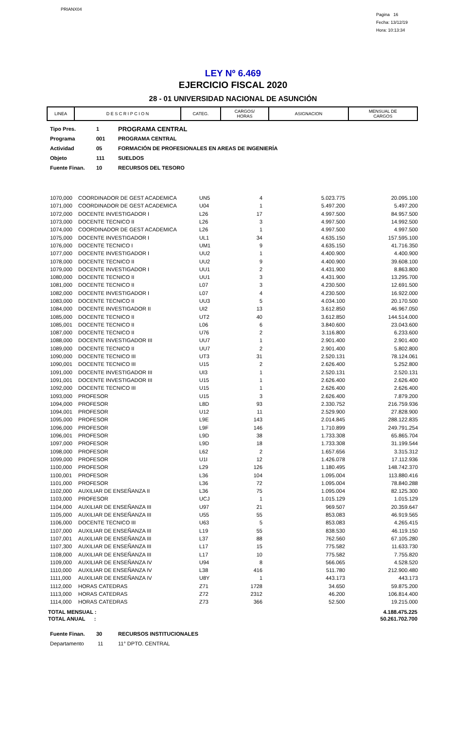PRIANX04
Pagina 16
Fecha: 13/12/19
Hora: 10:13:34
LEY Nº 6.469
EJERCICIO FISCAL 2020
28 - 01 UNIVERSIDAD NACIONAL DE ASUNCIÓN
| LINEA | D E S C R I P C I O N | CATEG. | CARGOS/ HORAS | ASIGNACION | MENSUAL DE CARGOS |
| --- | --- | --- | --- | --- | --- |
| Tipo Pres. | 1 | PROGRAMA CENTRAL |
| Programa | 001 | PROGRAMA CENTRAL |
| Actividad | 05 | FORMACIÓN DE PROFESIONALES EN AREAS DE INGENIERÍA |
| Objeto | 111 | SUELDOS |
| Fuente Finan. | 10 | RECURSOS DEL TESORO |
| 1070,000 | COORDINADOR DE GEST ACADEMICA | UN5 | 4 | 5.023.775 | 20.095.100 |
| 1071,000 | COORDINADOR DE GEST ACADEMICA | U04 | 1 | 5.497.200 | 5.497.200 |
| 1072,000 | DOCENTE INVESTIGADOR I | L26 | 17 | 4.997.500 | 84.957.500 |
| 1073,000 | DOCENTE TECNICO II | L26 | 3 | 4.997.500 | 14.992.500 |
| 1074,000 | COORDINADOR DE GEST ACADEMICA | L26 | 1 | 4.997.500 | 4.997.500 |
| 1075,000 | DOCENTE INVESTIGADOR I | UL1 | 34 | 4.635.150 | 157.595.100 |
| 1076,000 | DOCENTE TECNICO I | UM1 | 9 | 4.635.150 | 41.716.350 |
| 1077,000 | DOCENTE INVESTIGADOR I | UU2 | 1 | 4.400.900 | 4.400.900 |
| 1078,000 | DOCENTE TECNICO II | UU2 | 9 | 4.400.900 | 39.608.100 |
| 1079,000 | DOCENTE INVESTIGADOR I | UU1 | 2 | 4.431.900 | 8.863.800 |
| 1080,000 | DOCENTE TECNICO II | UU1 | 3 | 4.431.900 | 13.295.700 |
| 1081,000 | DOCENTE TECNICO II | L07 | 3 | 4.230.500 | 12.691.500 |
| 1082,000 | DOCENTE INVESTIGADOR I | L07 | 4 | 4.230.500 | 16.922.000 |
| 1083,000 | DOCENTE TECNICO II | UU3 | 5 | 4.034.100 | 20.170.500 |
| 1084,000 | DOCENTE INVESTIGADOR II | UI2 | 13 | 3.612.850 | 46.967.050 |
| 1085,000 | DOCENTE TECNICO II | UT2 | 40 | 3.612.850 | 144.514.000 |
| 1085,001 | DOCENTE TECNICO II | L06 | 6 | 3.840.600 | 23.043.600 |
| 1087,000 | DOCENTE TECNICO II | U76 | 2 | 3.116.800 | 6.233.600 |
| 1088,000 | DOCENTE INVESTIGADOR III | UU7 | 1 | 2.901.400 | 2.901.400 |
| 1089,000 | DOCENTE TECNICO II | UU7 | 2 | 2.901.400 | 5.802.800 |
| 1090,000 | DOCENTE TECNICO III | UT3 | 31 | 2.520.131 | 78.124.061 |
| 1090,001 | DOCENTE TECNICO III | U15 | 2 | 2.626.400 | 5.252.800 |
| 1091,000 | DOCENTE INVESTIGADOR III | UI3 | 1 | 2.520.131 | 2.520.131 |
| 1091,001 | DOCENTE INVESTIGADOR III | U15 | 1 | 2.626.400 | 2.626.400 |
| 1092,000 | DOCENTE TECNICO III | U15 | 1 | 2.626.400 | 2.626.400 |
| 1093,000 | PROFESOR | U15 | 3 | 2.626.400 | 7.879.200 |
| 1094,000 | PROFESOR | L8D | 93 | 2.330.752 | 216.759.936 |
| 1094,001 | PROFESOR | U12 | 11 | 2.529.900 | 27.828.900 |
| 1095,000 | PROFESOR | L9E | 143 | 2.014.845 | 288.122.835 |
| 1096,000 | PROFESOR | L9F | 146 | 1.710.899 | 249.791.254 |
| 1096,001 | PROFESOR | L9D | 38 | 1.733.308 | 65.865.704 |
| 1097,000 | PROFESOR | L9D | 18 | 1.733.308 | 31.199.544 |
| 1098,000 | PROFESOR | L62 | 2 | 1.657.656 | 3.315.312 |
| 1099,000 | PROFESOR | U1I | 12 | 1.426.078 | 17.112.936 |
| 1100,000 | PROFESOR | L29 | 126 | 1.180.495 | 148.742.370 |
| 1100,001 | PROFESOR | L36 | 104 | 1.095.004 | 113.880.416 |
| 1101,000 | PROFESOR | L36 | 72 | 1.095.004 | 78.840.288 |
| 1102,000 | AUXILIAR DE ENSEÑANZA II | L36 | 75 | 1.095.004 | 82.125.300 |
| 1103,000 | PROFESOR | UCJ | 1 | 1.015.129 | 1.015.129 |
| 1104,000 | AUXILIAR DE ENSEÑANZA III | U97 | 21 | 969.507 | 20.359.647 |
| 1105,000 | AUXILIAR DE ENSEÑANZA III | U55 | 55 | 853.083 | 46.919.565 |
| 1106,000 | DOCENTE TECNICO III | U63 | 5 | 853.083 | 4.265.415 |
| 1107,000 | AUXILIAR DE ENSEÑANZA III | L19 | 55 | 838.530 | 46.119.150 |
| 1107,001 | AUXILIAR DE ENSEÑANZA III | L37 | 88 | 762.560 | 67.105.280 |
| 1107,300 | AUXILIAR DE ENSEÑANZA III | L17 | 15 | 775.582 | 11.633.730 |
| 1108,000 | AUXILIAR DE ENSEÑANZA III | L17 | 10 | 775.582 | 7.755.820 |
| 1109,000 | AUXILIAR DE ENSEÑANZA IV | U94 | 8 | 566.065 | 4.528.520 |
| 1110,000 | AUXILIAR DE ENSEÑANZA IV | L38 | 416 | 511.780 | 212.900.480 |
| 1111,000 | AUXILIAR DE ENSEÑANZA IV | U8Y | 1 | 443.173 | 443.173 |
| 1112,000 | HORAS CATEDRAS | Z71 | 1728 | 34.650 | 59.875.200 |
| 1113,000 | HORAS CATEDRAS | Z72 | 2312 | 46.200 | 106.814.400 |
| 1114,000 | HORAS CATEDRAS | Z73 | 366 | 52.500 | 19.215.000 |
| TOTAL MENSUAL : | 4.188.475.225 |
| TOTAL ANUAL : | 50.261.702.700 |
| Fuente Finan. | 30 | RECURSOS INSTITUCIONALES |
| Departamento | 11 | 11° DPTO. CENTRAL |